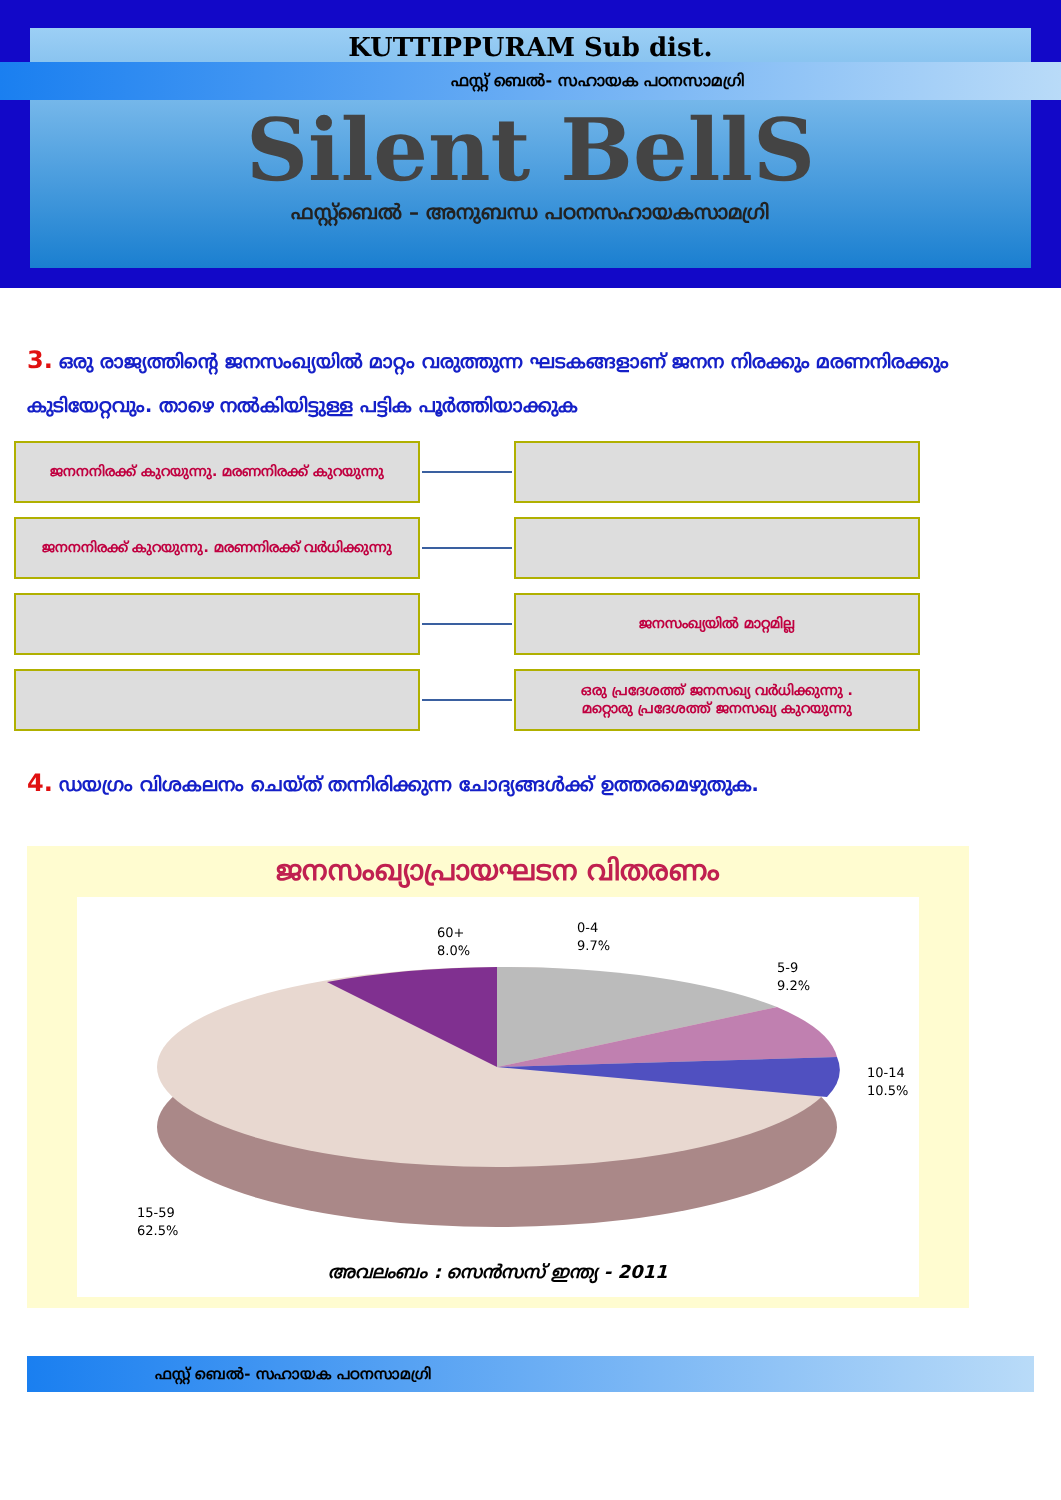KUTTIPPURAM Sub dist.
ഫസ്റ്റ് ബെൽ- സഹായക പഠനസാമഗ്രി
Silent BellS
ഫസ്റ്റ്ബെൽ – അനുബന്ധ പഠനസഹായകസാമഗ്രി
3. ഒരു രാജ്യത്തിൻ്റെ ജനസംഖ്യയിൽ മാറ്റം വരുത്തുന്ന ഘടകങ്ങളാണ് ജനന നിരക്കും മരണനിരക്കും കുടിയേറ്റവും. താഴെ നൽകിയിട്ടുള്ള പട്ടിക പൂർത്തിയാക്കുക
ജനനനിരക്ക് കുറയുന്നു. മരണനിരക്ക് കുറയുന്നു
ജനനനിരക്ക് കുറയുന്നു. മരണനിരക്ക് വർധിക്കുന്നു
ജനസംഖ്യയിൽ മാറ്റമില്ല
ഒരു പ്രദേശത്ത് ജനസഖ്യ വർധിക്കുന്നു .
മറ്റൊരു പ്രദേശത്ത് ജനസഖ്യ കുറയുന്നു
4. ഡയഗ്രം വിശകലനം ചെയ്ത് തന്നിരിക്കുന്ന ചോദ്യങ്ങൾക്ക് ഉത്തരമെഴുതുക.
ജനസംഖ്യാപ്രായഘടന വിതരണം
60+
8.0%
0-4
9.7%
5-9
9.2%
10-14
10.5%
15-59
62.5%
അവലംബം : സെൻസസ് ഇന്ത്യ - 2011
ഫസ്റ്റ് ബെൽ- സഹായക പഠനസാമഗ്രി